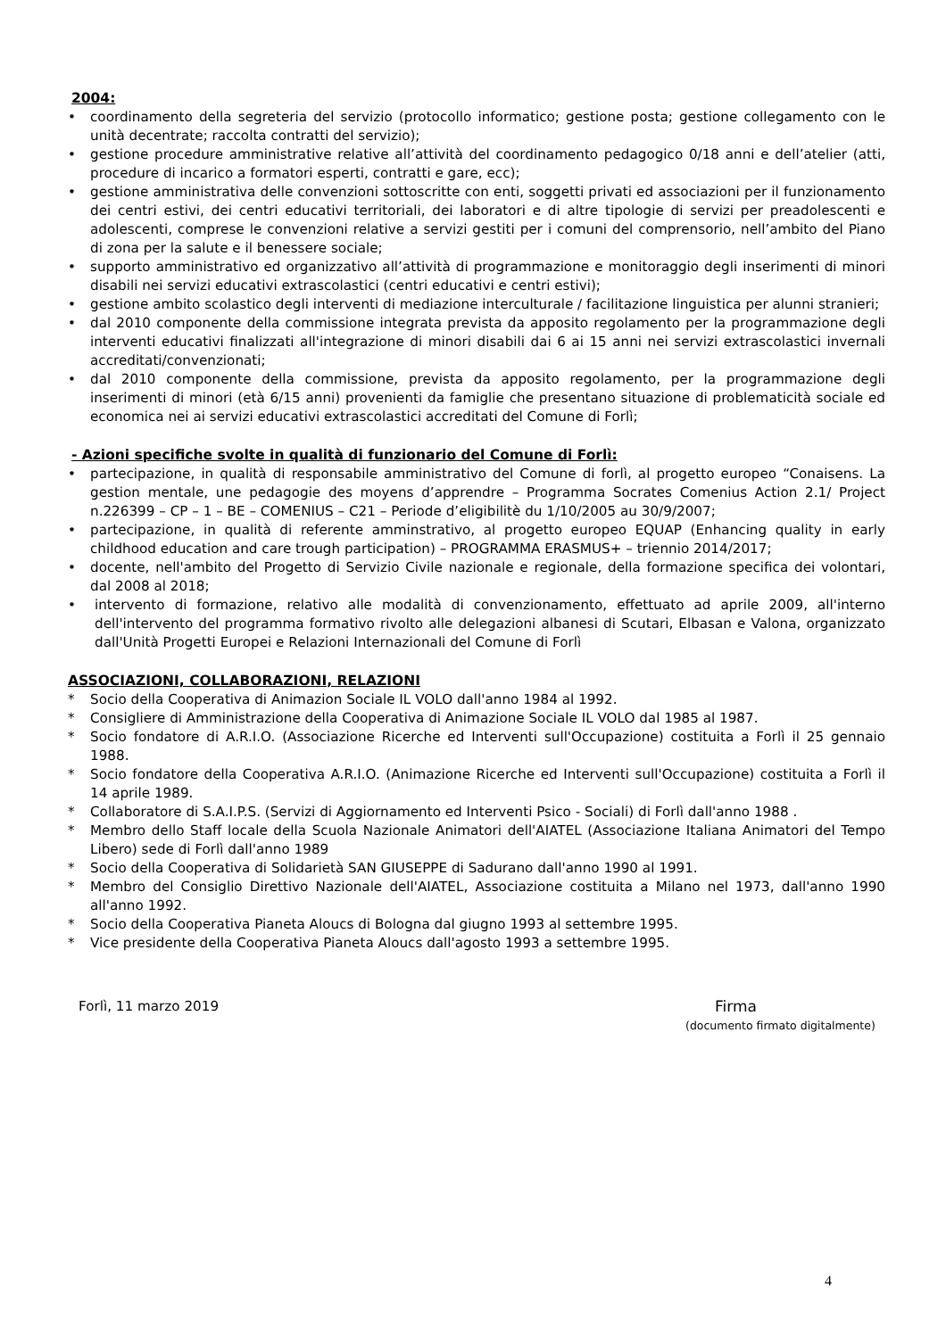2004:
• coordinamento della segreteria del servizio (protocollo informatico; gestione posta; gestione collegamento con le unità decentrate; raccolta contratti del servizio);
• gestione procedure amministrative relative all’attività del coordinamento pedagogico 0/18 anni e dell’atelier (atti, procedure di incarico a formatori esperti, contratti e gare, ecc);
• gestione amministrativa delle convenzioni sottoscritte con enti, soggetti privati ed associazioni per il funzionamento dei centri estivi, dei centri educativi territoriali, dei laboratori e di altre tipologie di servizi per preadolescenti e adolescenti, comprese le convenzioni relative a servizi gestiti per i comuni del comprensorio, nell’ambito del Piano di zona per la salute e il benessere sociale;
• supporto amministrativo ed organizzativo all’attività di programmazione e monitoraggio degli inserimenti di minori disabili nei servizi educativi extrascolastici (centri educativi e centri estivi);
• gestione ambito scolastico degli interventi di mediazione interculturale / facilitazione linguistica per alunni stranieri;
• dal 2010 componente della commissione integrata prevista da apposito regolamento per la programmazione degli interventi educativi finalizzati all'integrazione di minori disabili dai 6 ai 15 anni nei servizi extrascolastici invernali accreditati/convenzionati;
• dal 2010 componente della commissione, prevista da apposito regolamento, per la programmazione degli inserimenti di minori (età 6/15 anni) provenienti da famiglie che presentano situazione di problematicità sociale ed economica nei ai servizi educativi extrascolastici accreditati del Comune di Forlì;
- Azioni specifiche svolte in qualità di funzionario del Comune di Forlì:
• partecipazione, in qualità di responsabile amministrativo del Comune di forlì, al progetto europeo “Conaisens. La gestion mentale, une pedagogie des moyens d’apprendre – Programma Socrates Comenius Action 2.1/ Project n.226399 – CP – 1 – BE – COMENIUS – C21 – Periode d’eligibilitè du 1/10/2005 au 30/9/2007;
• partecipazione, in qualità di referente amminstrativo, al progetto europeo EQUAP (Enhancing quality in early childhood education and care trough participation) – PROGRAMMA ERASMUS+ – triennio 2014/2017;
• docente, nell'ambito del Progetto di Servizio Civile nazionale e regionale, della formazione specifica dei volontari, dal 2008 al 2018;
• intervento di formazione, relativo alle modalità di convenzionamento, effettuato ad aprile 2009, all'interno dell'intervento del programma formativo rivolto alle delegazioni albanesi di Scutari, Elbasan e Valona, organizzato dall'Unità Progetti Europei e Relazioni Internazionali del Comune di Forlì
ASSOCIAZIONI, COLLABORAZIONI, RELAZIONI
* Socio della Cooperativa di Animazion Sociale IL VOLO dall'anno 1984 al 1992.
* Consigliere di Amministrazione della Cooperativa di Animazione Sociale IL VOLO dal 1985 al 1987.
* Socio fondatore di A.R.I.O. (Associazione Ricerche ed Interventi sull'Occupazione) costituita a Forlì il 25 gennaio 1988.
* Socio fondatore della Cooperativa A.R.I.O. (Animazione Ricerche ed Interventi sull'Occupazione) costituita a Forlì il 14 aprile 1989.
* Collaboratore di S.A.I.P.S. (Servizi di Aggiornamento ed Interventi Psico - Sociali) di Forlì dall'anno 1988 .
* Membro dello Staff locale della Scuola Nazionale Animatori dell'AIATEL (Associazione Italiana Animatori del Tempo Libero) sede di Forlì dall'anno 1989
* Socio della Cooperativa di Solidarietà SAN GIUSEPPE di Sadurano dall'anno 1990 al 1991.
* Membro del Consiglio Direttivo Nazionale dell'AIATEL, Associazione costituita a Milano nel 1973, dall'anno 1990 all'anno 1992.
* Socio della Cooperativa Pianeta Aloucs di Bologna dal giugno 1993 al settembre 1995.
* Vice presidente della Cooperativa Pianeta Aloucs dall'agosto 1993 a settembre 1995.
Forlì, 11 marzo 2019 Firma
(documento firmato digitalmente)
4